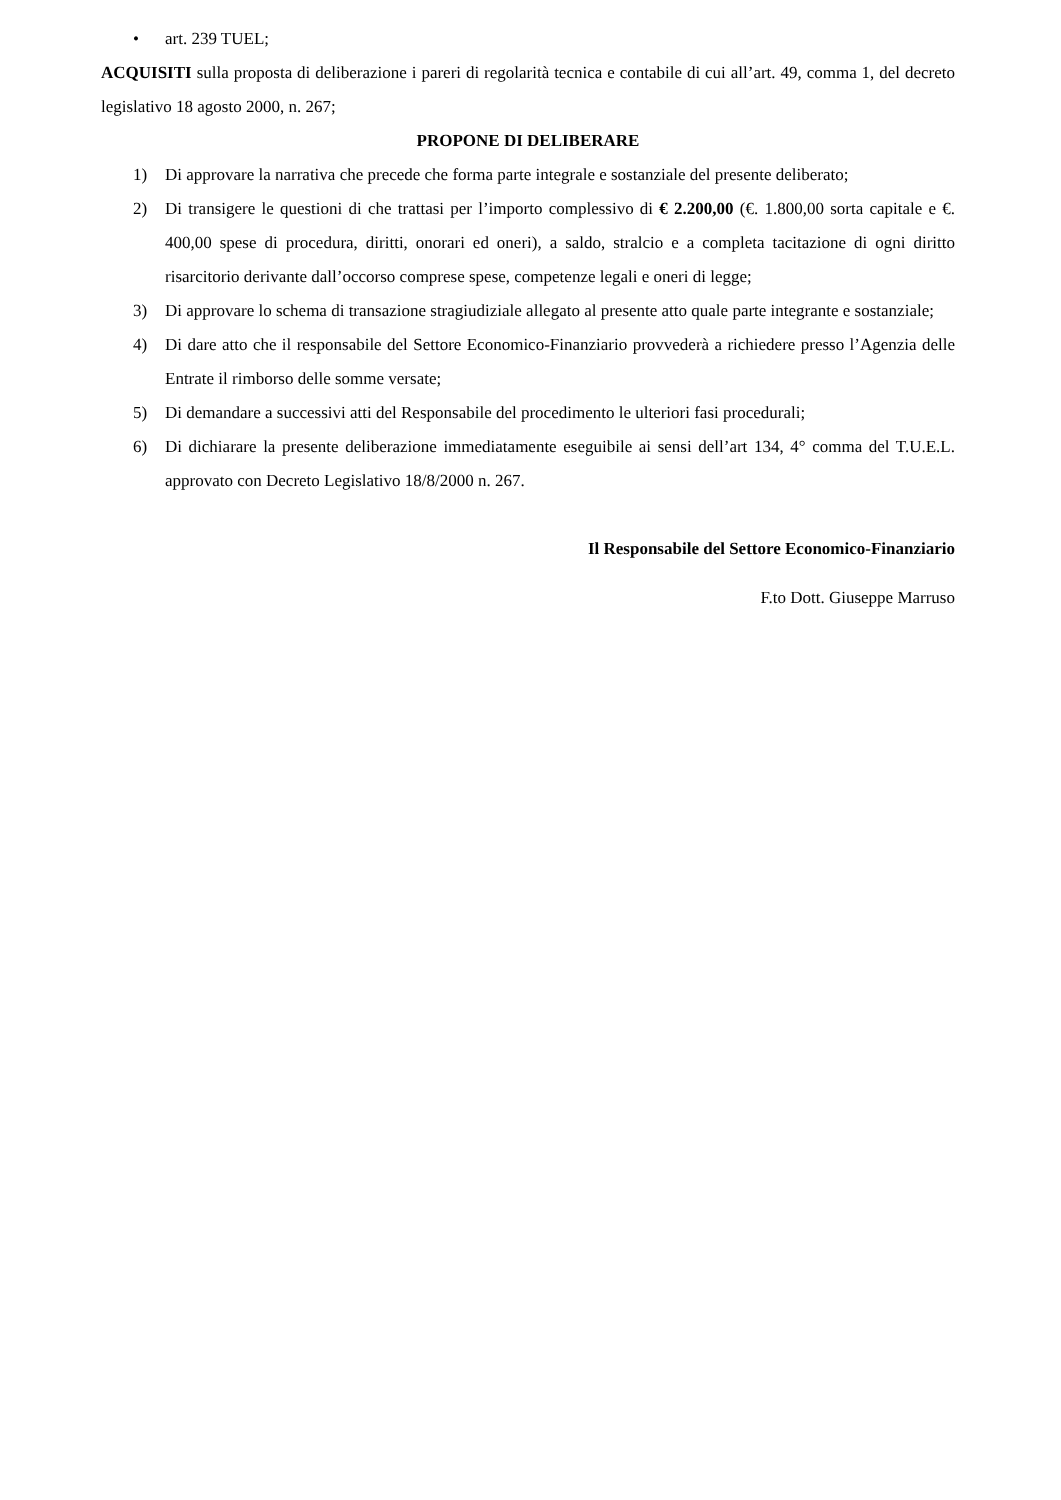• art. 239 TUEL;
ACQUISITI sulla proposta di deliberazione i pareri di regolarità tecnica e contabile di cui all’art. 49, comma 1, del decreto legislativo 18 agosto 2000, n. 267;
PROPONE DI DELIBERARE
1) Di approvare la narrativa che precede che forma parte integrale e sostanziale del presente deliberato;
2) Di transigere le questioni di che trattasi per l’importo complessivo di € 2.200,00 (€. 1.800,00 sorta capitale e €. 400,00 spese di procedura, diritti, onorari ed oneri), a saldo, stralcio e a completa tacitazione di ogni diritto risarcitorio derivante dall’occorso comprese spese, competenze legali e oneri di legge;
3) Di approvare lo schema di transazione stragiudiziale allegato al presente atto quale parte integrante e sostanziale;
4) Di dare atto che il responsabile del Settore Economico-Finanziario provvederà a richiedere presso l’Agenzia delle Entrate il rimborso delle somme versate;
5) Di demandare a successivi atti del Responsabile del procedimento le ulteriori fasi procedurali;
6) Di dichiarare la presente deliberazione immediatamente eseguibile ai sensi dell’art 134, 4° comma del T.U.E.L. approvato con Decreto Legislativo 18/8/2000 n. 267.
Il Responsabile del Settore Economico-Finanziario
F.to Dott. Giuseppe Marruso